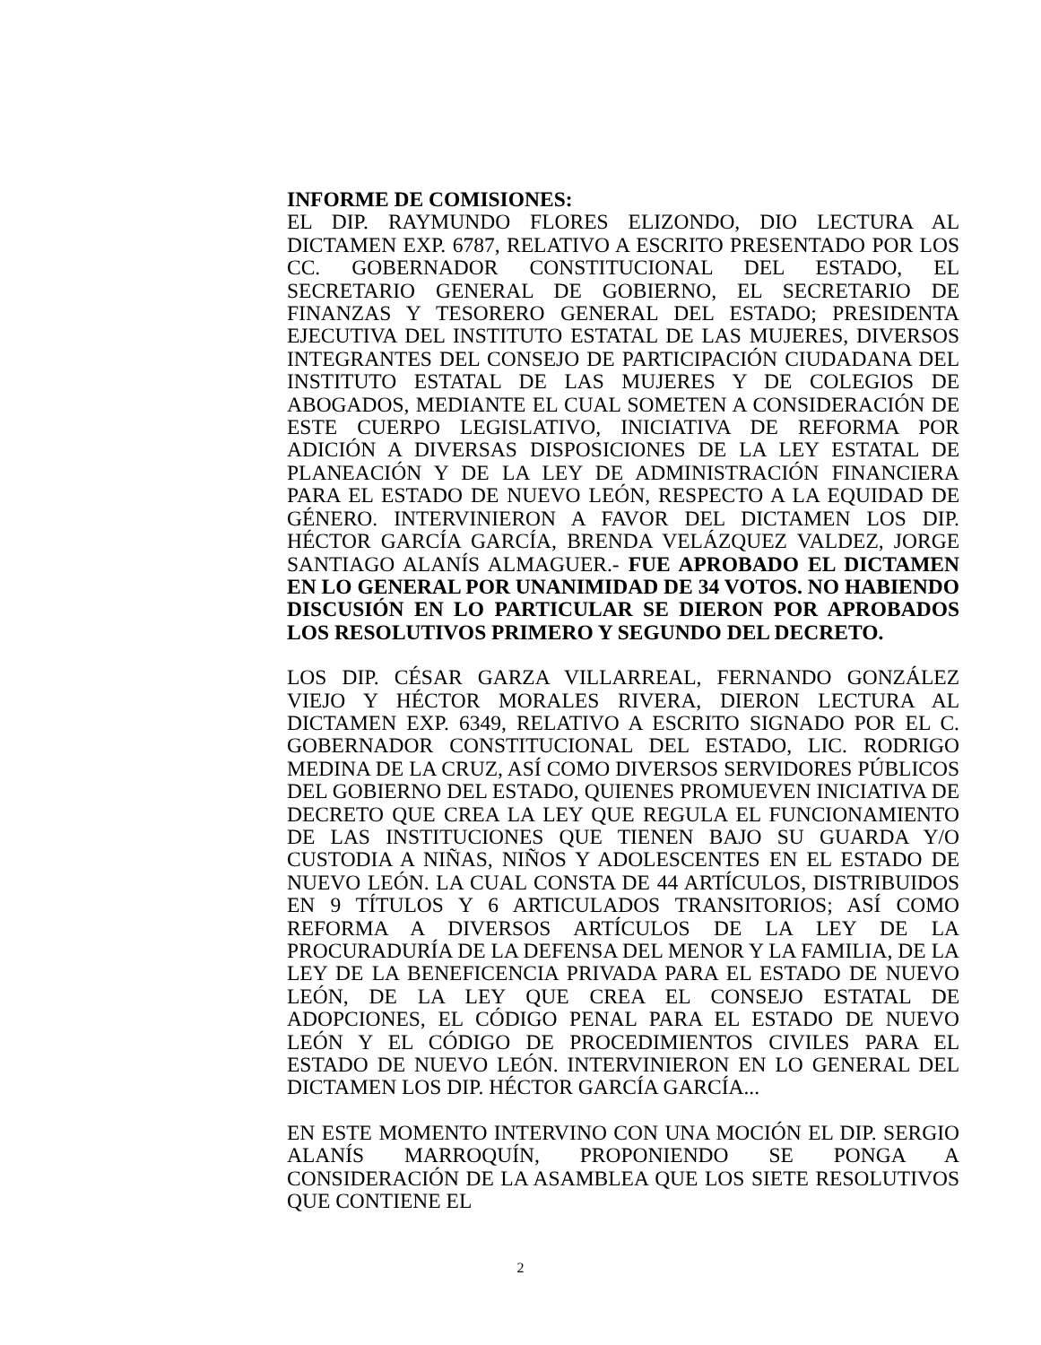INFORME DE COMISIONES:
EL DIP. RAYMUNDO FLORES ELIZONDO, DIO LECTURA AL DICTAMEN EXP. 6787, RELATIVO A ESCRITO PRESENTADO POR LOS CC. GOBERNADOR CONSTITUCIONAL DEL ESTADO, EL SECRETARIO GENERAL DE GOBIERNO, EL SECRETARIO DE FINANZAS Y TESORERO GENERAL DEL ESTADO; PRESIDENTA EJECUTIVA DEL INSTITUTO ESTATAL DE LAS MUJERES, DIVERSOS INTEGRANTES DEL CONSEJO DE PARTICIPACIÓN CIUDADANA DEL INSTITUTO ESTATAL DE LAS MUJERES Y DE COLEGIOS DE ABOGADOS, MEDIANTE EL CUAL SOMETEN A CONSIDERACIÓN DE ESTE CUERPO LEGISLATIVO, INICIATIVA DE REFORMA POR ADICIÓN A DIVERSAS DISPOSICIONES DE LA LEY ESTATAL DE PLANEACIÓN Y DE LA LEY DE ADMINISTRACIÓN FINANCIERA PARA EL ESTADO DE NUEVO LEÓN, RESPECTO A LA EQUIDAD DE GÉNERO. INTERVINIERON A FAVOR DEL DICTAMEN LOS DIP. HÉCTOR GARCÍA GARCÍA, BRENDA VELÁZQUEZ VALDEZ, JORGE SANTIAGO ALANÍS ALMAGUER.- FUE APROBADO EL DICTAMEN EN LO GENERAL POR UNANIMIDAD DE 34 VOTOS. NO HABIENDO DISCUSIÓN EN LO PARTICULAR SE DIERON POR APROBADOS LOS RESOLUTIVOS PRIMERO Y SEGUNDO DEL DECRETO.
LOS DIP. CÉSAR GARZA VILLARREAL, FERNANDO GONZÁLEZ VIEJO Y HÉCTOR MORALES RIVERA, DIERON LECTURA AL DICTAMEN EXP. 6349, RELATIVO A ESCRITO SIGNADO POR EL C. GOBERNADOR CONSTITUCIONAL DEL ESTADO, LIC. RODRIGO MEDINA DE LA CRUZ, ASÍ COMO DIVERSOS SERVIDORES PÚBLICOS DEL GOBIERNO DEL ESTADO, QUIENES PROMUEVEN INICIATIVA DE DECRETO QUE CREA LA LEY QUE REGULA EL FUNCIONAMIENTO DE LAS INSTITUCIONES QUE TIENEN BAJO SU GUARDA Y/O CUSTODIA A NIÑAS, NIÑOS Y ADOLESCENTES EN EL ESTADO DE NUEVO LEÓN. LA CUAL CONSTA DE 44 ARTÍCULOS, DISTRIBUIDOS EN 9 TÍTULOS Y 6 ARTICULADOS TRANSITORIOS; ASÍ COMO REFORMA A DIVERSOS ARTÍCULOS DE LA LEY DE LA PROCURADURÍA DE LA DEFENSA DEL MENOR Y LA FAMILIA, DE LA LEY DE LA BENEFICENCIA PRIVADA PARA EL ESTADO DE NUEVO LEÓN, DE LA LEY QUE CREA EL CONSEJO ESTATAL DE ADOPCIONES, EL CÓDIGO PENAL PARA EL ESTADO DE NUEVO LEÓN Y EL CÓDIGO DE PROCEDIMIENTOS CIVILES PARA EL ESTADO DE NUEVO LEÓN. INTERVINIERON EN LO GENERAL DEL DICTAMEN LOS DIP. HÉCTOR GARCÍA GARCÍA...
EN ESTE MOMENTO INTERVINO CON UNA MOCIÓN EL DIP. SERGIO ALANÍS MARROQUÍN, PROPONIENDO SE PONGA A CONSIDERACIÓN DE LA ASAMBLEA QUE LOS SIETE RESOLUTIVOS QUE CONTIENE EL
2